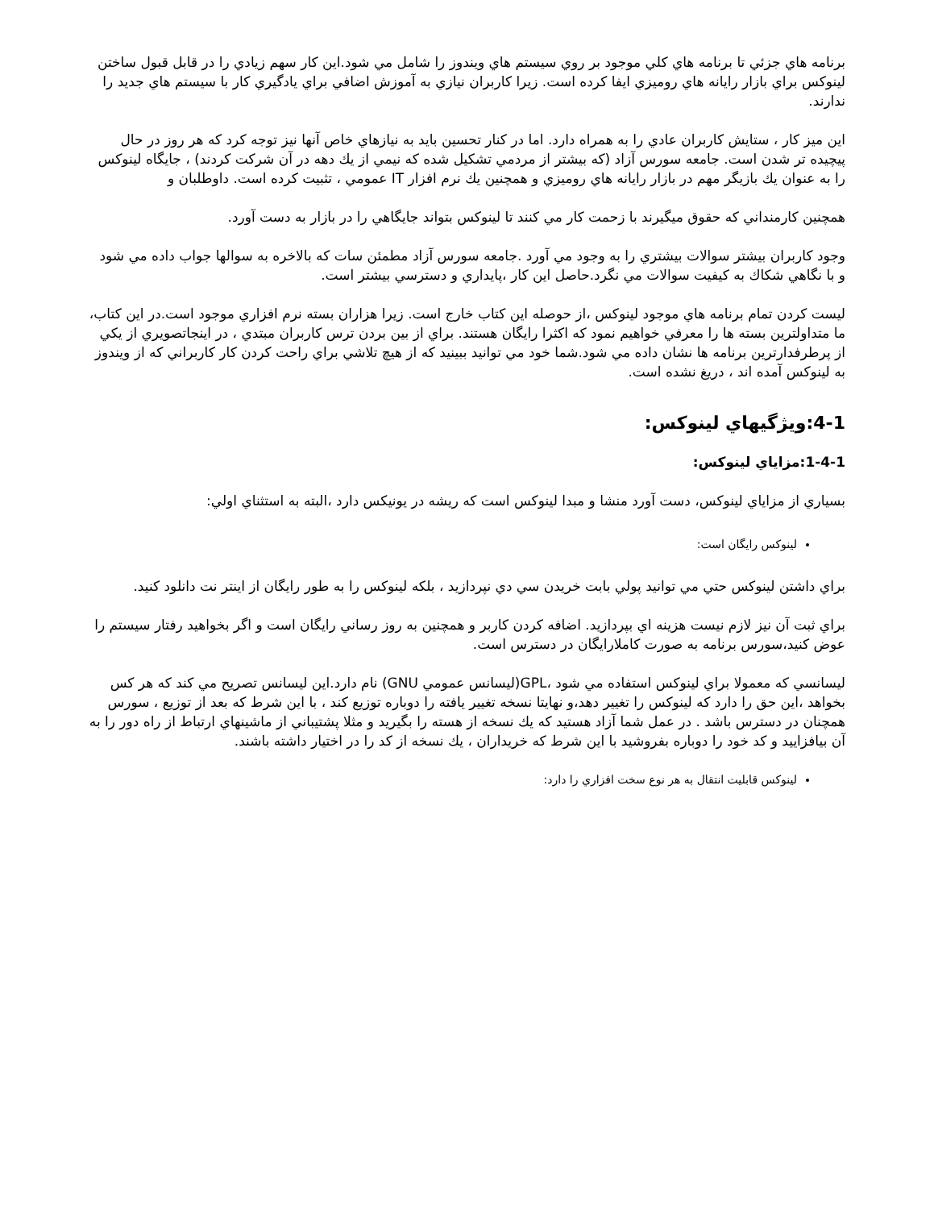برنامه هاي جزئي تا برنامه هاي كلي موجود بر روي سيستم هاي ويندوز را شامل مي شود.اين كار سهم زيادي را در قابل قبول ساختن لينوكس براي بازار رايانه هاي روميزي ايفا كرده است. زيرا كاربران نيازي به آموزش اضافي براي يادگيري كار با سيستم هاي جديد را ندارند.
اين ميز كار ، ستايش كاربران عادي را به همراه دارد. اما در كنار تحسين بايد به نيازهاي خاص آنها نيز توجه كرد كه هر روز در حال پيچيده تر شدن است. جامعه سورس آزاد (كه بيشتر از مردمي تشكيل شده كه نيمي از يك دهه در آن شركت كردند) ، جايگاه لينوكس را به عنوان يك بازيگر مهم در بازار رايانه هاي روميزي و همچنين يك نرم افزار IT عمومي ، تثبيت كرده است. داوطلبان و
همچنين كارمنداني كه حقوق ميگيرند با زحمت كار مي كنند تا لينوكس بتواند جايگاهي را در بازار به دست آورد.
وجود كاربران بيشتر سوالات بيشتري را به وجود مي آورد .جامعه سورس آزاد مطمئن سات كه بالاخره به سوالها جواب داده مي شود و با نگاهي شكاك به كيفيت سوالات مي نگرد.حاصل اين كار ،پايداري و دسترسي بيشتر است.
ليست كردن تمام برنامه هاي موجود لينوكس ،از حوصله اين كتاب خارج است. زيرا هزاران بسته نرم افزاري موجود است.در اين كتاب، ما متداولترين بسته ها را معرفي خواهيم نمود كه اكثرا رايگان هستند. براي از بين بردن ترس كاربران مبتدي ، در اينجاتصويري از يكي از پرطرفدارترين برنامه ها نشان داده مي شود.شما خود مي توانيد ببينيد كه از هيچ تلاشي براي راحت كردن كار كاربراني كه از ويندوز به لينوكس آمده اند ، دريغ نشده است.
4-1:ويژگيهاي لينوكس:
1-4-1:مزاياي لينوكس:
بسياري از مزاياي لينوكس، دست آورد منشا و مبدا لينوكس است كه ريشه در يونيكس دارد ،البته به استثناي اولي:
لينوكس رايگان است:
براي داشتن لينوكس حتي مي توانيد پولي بابت خريدن سي دي نپردازيد ، بلكه لينوكس را به طور رايگان از اينتر نت دانلود كنيد.
براي ثبت آن نيز لازم نيست هزينه اي بپردازيد. اضافه كردن كاربر و همچنين به روز رساني رايگان است و اگر بخواهيد رفتار سيستم را عوض كنيد،سورس برنامه به صورت كاملارايگان در دسترس است.
ليسانسي كه معمولا براي لينوكس استفاده مي شود ،GPL(ليسانس عمومي GNU) نام دارد.اين ليسانس تصريح مي كند كه هر كس بخواهد ،اين حق را دارد كه لينوكس را تغيير دهد،و نهايتا نسخه تغيير يافته را دوباره توزيع كند ، با اين شرط كه بعد از توزيع ، سورس همچنان در دسترس باشد . در عمل شما آزاد هستيد كه يك نسخه از هسته را بگيريد و مثلا پشتيباني از ماشينهاي ارتباط از راه دور را به آن بيافزاييد و كد خود را دوباره بفروشيد با اين شرط كه خريداران ، يك نسخه از كد را در اختيار داشته باشند.
لينوكس قابليت انتقال به هر نوع سخت افزاري را دارد: